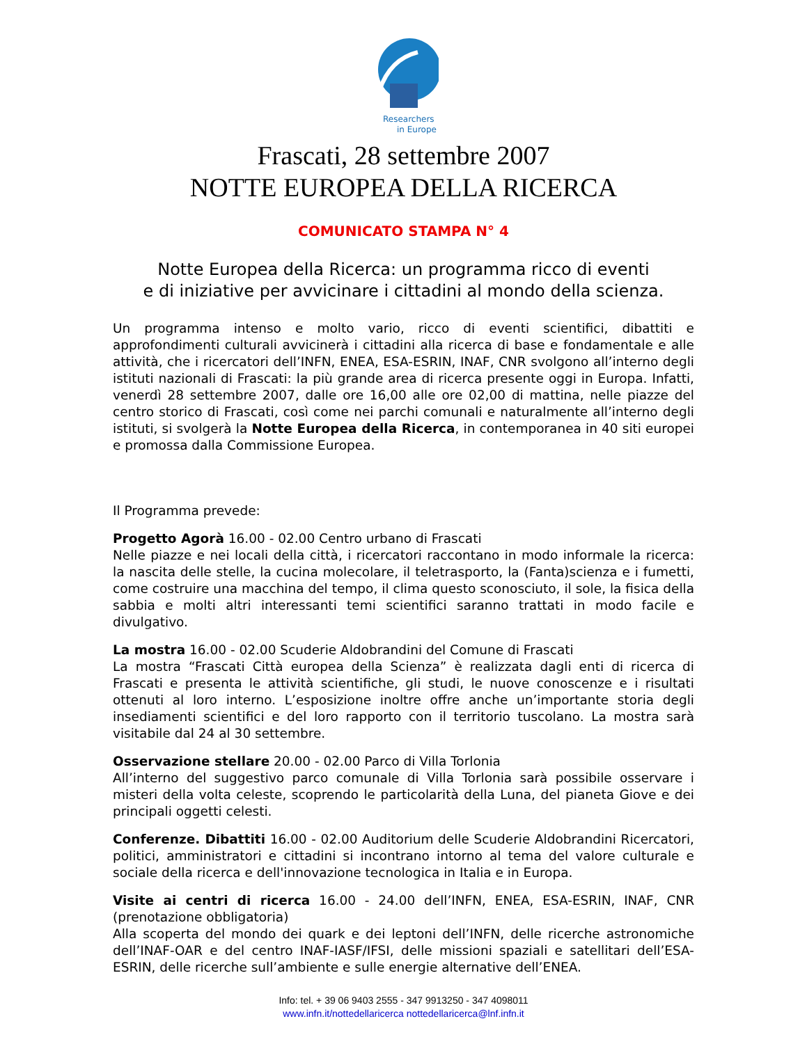Researchers
in Europe
Frascati, 28 settembre 2007
NOTTE EUROPEA DELLA RICERCA
COMUNICATO STAMPA N° 4
Notte Europea della Ricerca: un programma ricco di eventi
e di iniziative per avvicinare i cittadini al mondo della scienza.
Un programma intenso e molto vario, ricco di eventi scientifici, dibattiti e approfondimenti culturali avvicinerà i cittadini alla ricerca di base e fondamentale e alle attività, che i ricercatori dell’INFN, ENEA, ESA-ESRIN, INAF, CNR svolgono all’interno degli istituti nazionali di Frascati: la più grande area di ricerca presente oggi in Europa. Infatti, venerdì 28 settembre 2007, dalle ore 16,00 alle ore 02,00 di mattina, nelle piazze del centro storico di Frascati, così come nei parchi comunali e naturalmente all’interno degli istituti, si svolgerà la Notte Europea della Ricerca, in contemporanea in 40 siti europei e promossa dalla Commissione Europea.
Il Programma prevede:
Progetto Agorà 16.00 - 02.00 Centro urbano di Frascati
Nelle piazze e nei locali della città, i ricercatori raccontano in modo informale la ricerca: la nascita delle stelle, la cucina molecolare, il teletrasporto, la (Fanta)scienza e i fumetti, come costruire una macchina del tempo, il clima questo sconosciuto, il sole, la fisica della sabbia e molti altri interessanti temi scientifici saranno trattati in modo facile e divulgativo.
La mostra 16.00 - 02.00 Scuderie Aldobrandini del Comune di Frascati
La mostra “Frascati Città europea della Scienza” è realizzata dagli enti di ricerca di Frascati e presenta le attività scientifiche, gli studi, le nuove conoscenze e i risultati ottenuti al loro interno. L’esposizione inoltre offre anche un’importante storia degli insediamenti scientifici e del loro rapporto con il territorio tuscolano. La mostra sarà visitabile dal 24 al 30 settembre.
Osservazione stellare 20.00 - 02.00 Parco di Villa Torlonia
All’interno del suggestivo parco comunale di Villa Torlonia sarà possibile osservare i misteri della volta celeste, scoprendo le particolarità della Luna, del pianeta Giove e dei principali oggetti celesti.
Conferenze. Dibattiti 16.00 - 02.00 Auditorium delle Scuderie Aldobrandini Ricercatori, politici, amministratori e cittadini si incontrano intorno al tema del valore culturale e sociale della ricerca e dell'innovazione tecnologica in Italia e in Europa.
Visite ai centri di ricerca 16.00 - 24.00 dell’INFN, ENEA, ESA-ESRIN, INAF, CNR (prenotazione obbligatoria)
Alla scoperta del mondo dei quark e dei leptoni dell’INFN, delle ricerche astronomiche dell’INAF-OAR e del centro INAF-IASF/IFSI, delle missioni spaziali e satellitari dell’ESA-ESRIN, delle ricerche sull’ambiente e sulle energie alternative dell’ENEA.
Info: tel. + 39 06 9403 2555 - 347 9913250 - 347 4098011
www.infn.it/nottedellaricerca nottedellaricerca@lnf.infn.it